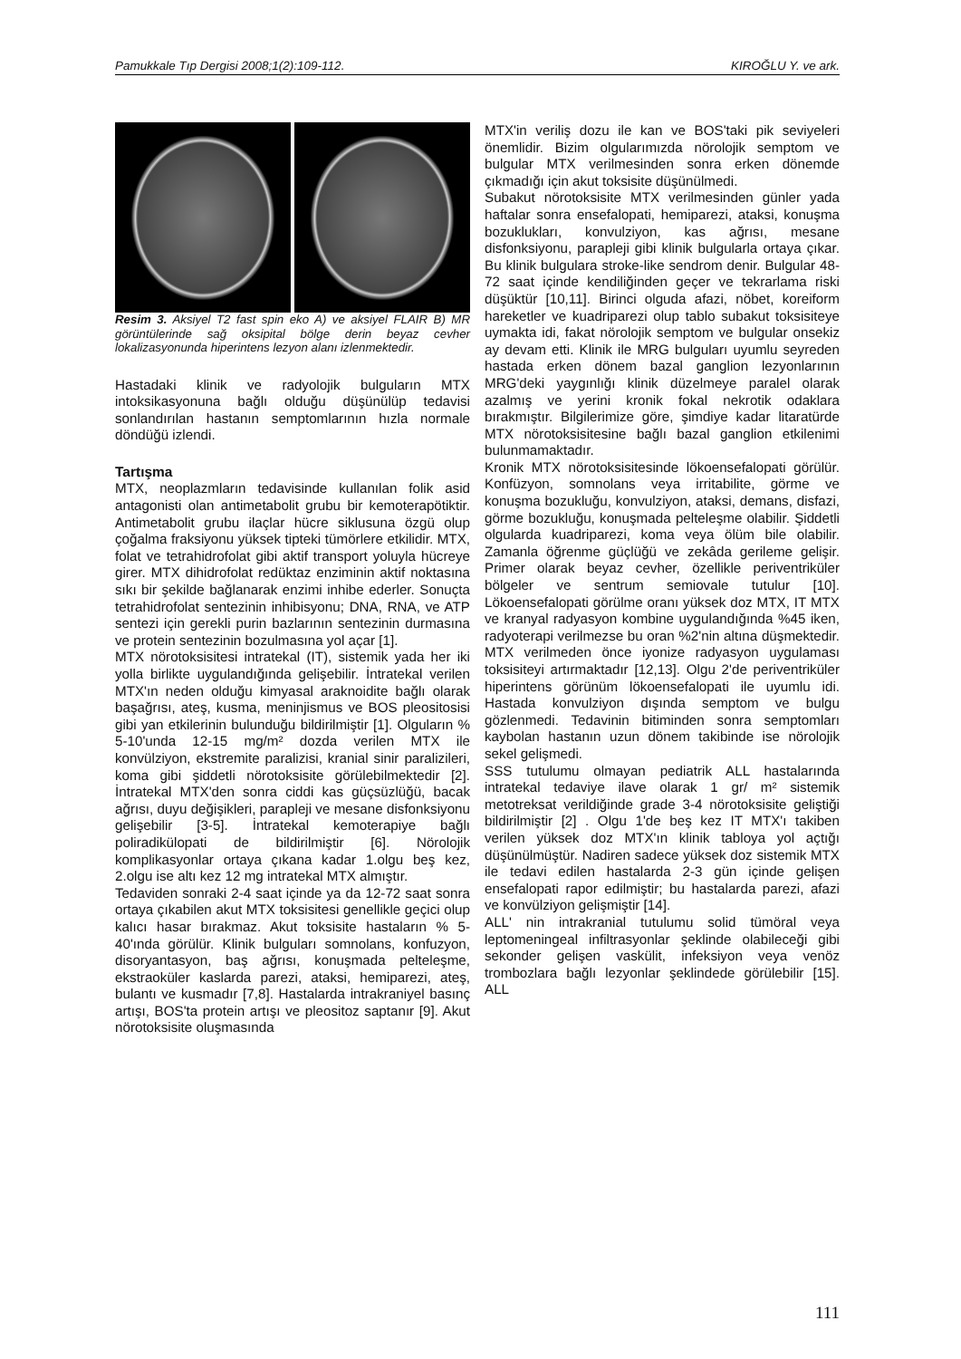Pamukkale Tıp Dergisi 2008;1(2):109-112. KIROĞLU Y. ve ark.
Resim 3. Aksiyel T2 fast spin eko A) ve aksiyel FLAIR B) MR görüntülerinde sağ oksipital bölge derin beyaz cevher lokalizasyonunda hiperintens lezyon alanı izlenmektedir.
Hastadaki klinik ve radyolojik bulguların MTX intoksikasyonuna bağlı olduğu düşünülüp tedavisi sonlandırılan hastanın semptomlarının hızla normale döndüğü izlendi.
Tartışma
MTX, neoplazmların tedavisinde kullanılan folik asid antagonisti olan antimetabolit grubu bir kemoterapötiktir. Antimetabolit grubu ilaçlar hücre siklusuna özgü olup çoğalma fraksiyonu yüksek tipteki tümörlere etkilidir. MTX, folat ve tetrahidrofolat gibi aktif transport yoluyla hücreye girer. MTX dihidrofolat redüktaz enziminin aktif noktasına sıkı bir şekilde bağlanarak enzimi inhibe ederler. Sonuçta tetrahidrofolat sentezinin inhibisyonu; DNA, RNA, ve ATP sentezi için gerekli purin bazlarının sentezinin durmasına ve protein sentezinin bozulmasına yol açar [1].
MTX nörotoksisitesi intratekal (IT), sistemik yada her iki yolla birlikte uygulandığında gelişebilir. İntratekal verilen MTX'ın neden olduğu kimyasal araknoidite bağlı olarak başağrısı, ateş, kusma, meninjismus ve BOS pleositosisi gibi yan etkilerinin bulunduğu bildirilmiştir [1]. Olguların % 5-10'unda 12-15 mg/m² dozda verilen MTX ile konvülziyon, ekstremite paralizisi, kranial sinir paralizileri, koma gibi şiddetli nörotoksisite görülebilmektedir [2]. İntratekal MTX'den sonra ciddi kas güçsüzlüğü, bacak ağrısı, duyu değişikleri, parapleji ve mesane disfonksiyonu gelişebilir [3-5]. İntratekal kemoterapiye bağlı poliradikülopati de bildirilmiştir [6]. Nörolojik komplikasyonlar ortaya çıkana kadar 1.olgu beş kez, 2.olgu ise altı kez 12 mg intratekal MTX almıştır.
Tedaviden sonraki 2-4 saat içinde ya da 12-72 saat sonra ortaya çıkabilen akut MTX toksisitesi genellikle geçici olup kalıcı hasar bırakmaz. Akut toksisite hastaların % 5-40'ında görülür. Klinik bulguları somnolans, konfuzyon, disoryantasyon, baş ağrısı, konuşmada pelteleşme, ekstraoküler kaslarda parezi, ataksi, hemiparezi, ateş, bulantı ve kusmadır [7,8]. Hastalarda intrakraniyel basınç artışı, BOS'ta protein artışı ve pleositoz saptanır [9]. Akut nörotoksisite oluşmasında
MTX'in veriliş dozu ile kan ve BOS'taki pik seviyeleri önemlidir. Bizim olgularımızda nörolojik semptom ve bulgular MTX verilmesinden sonra erken dönemde çıkmadığı için akut toksisite düşünülmedi.
Subakut nörotoksisite MTX verilmesinden günler yada haftalar sonra ensefalopati, hemiparezi, ataksi, konuşma bozuklukları, konvulziyon, kas ağrısı, mesane disfonksiyonu, parapleji gibi klinik bulgularla ortaya çıkar. Bu klinik bulgulara stroke-like sendrom denir. Bulgular 48-72 saat içinde kendiliğinden geçer ve tekrarlama riski düşüktür [10,11]. Birinci olguda afazi, nöbet, koreiform hareketler ve kuadriparezi olup tablo subakut toksisiteye uymakta idi, fakat nörolojik semptom ve bulgular onsekiz ay devam etti. Klinik ile MRG bulguları uyumlu seyreden hastada erken dönem bazal ganglion lezyonlarının MRG'deki yaygınlığı klinik düzelmeye paralel olarak azalmış ve yerini kronik fokal nekrotik odaklara bırakmıştır. Bilgilerimize göre, şimdiye kadar litaratürde MTX nörotoksisitesine bağlı bazal ganglion etkilenimi bulunmamaktadır.
Kronik MTX nörotoksisitesinde lökoensefalopati görülür. Konfüzyon, somnolans veya irritabilite, görme ve konuşma bozukluğu, konvulziyon, ataksi, demans, disfazi, görme bozukluğu, konuşmada pelteleşme olabilir. Şiddetli olgularda kuadriparezi, koma veya ölüm bile olabilir. Zamanla öğrenme güçlüğü ve zekâda gerileme gelişir. Primer olarak beyaz cevher, özellikle periventriküler bölgeler ve sentrum semiovale tutulur [10]. Lökoensefalopati görülme oranı yüksek doz MTX, IT MTX ve kranyal radyasyon kombine uygulandığında %45 iken, radyoterapi verilmezse bu oran %2'nin altına düşmektedir. MTX verilmeden önce iyonize radyasyon uygulaması toksisiteyi artırmaktadır [12,13]. Olgu 2'de periventriküler hiperintens görünüm lökoensefalopati ile uyumlu idi. Hastada konvulziyon dışında semptom ve bulgu gözlenmedi. Tedavinin bitiminden sonra semptomları kaybolan hastanın uzun dönem takibinde ise nörolojik sekel gelişmedi.
SSS tutulumu olmayan pediatrik ALL hastalarında intratekal tedaviye ilave olarak 1 gr/ m² sistemik metotreksat verildiğinde grade 3-4 nörotoksisite geliştiği bildirilmiştir [2] . Olgu 1'de beş kez IT MTX'ı takiben verilen yüksek doz MTX'ın klinik tabloya yol açtığı düşünülmüştür. Nadiren sadece yüksek doz sistemik MTX ile tedavi edilen hastalarda 2-3 gün içinde gelişen ensefalopati rapor edilmiştir; bu hastalarda parezi, afazi ve konvülziyon gelişmiştir [14].
ALL' nin intrakranial tutulumu solid tümöral veya leptomeningeal infiltrasyonlar şeklinde olabileceği gibi sekonder gelişen vaskülit, infeksiyon veya venöz trombozlara bağlı lezyonlar şeklindede görülebilir [15]. ALL
111